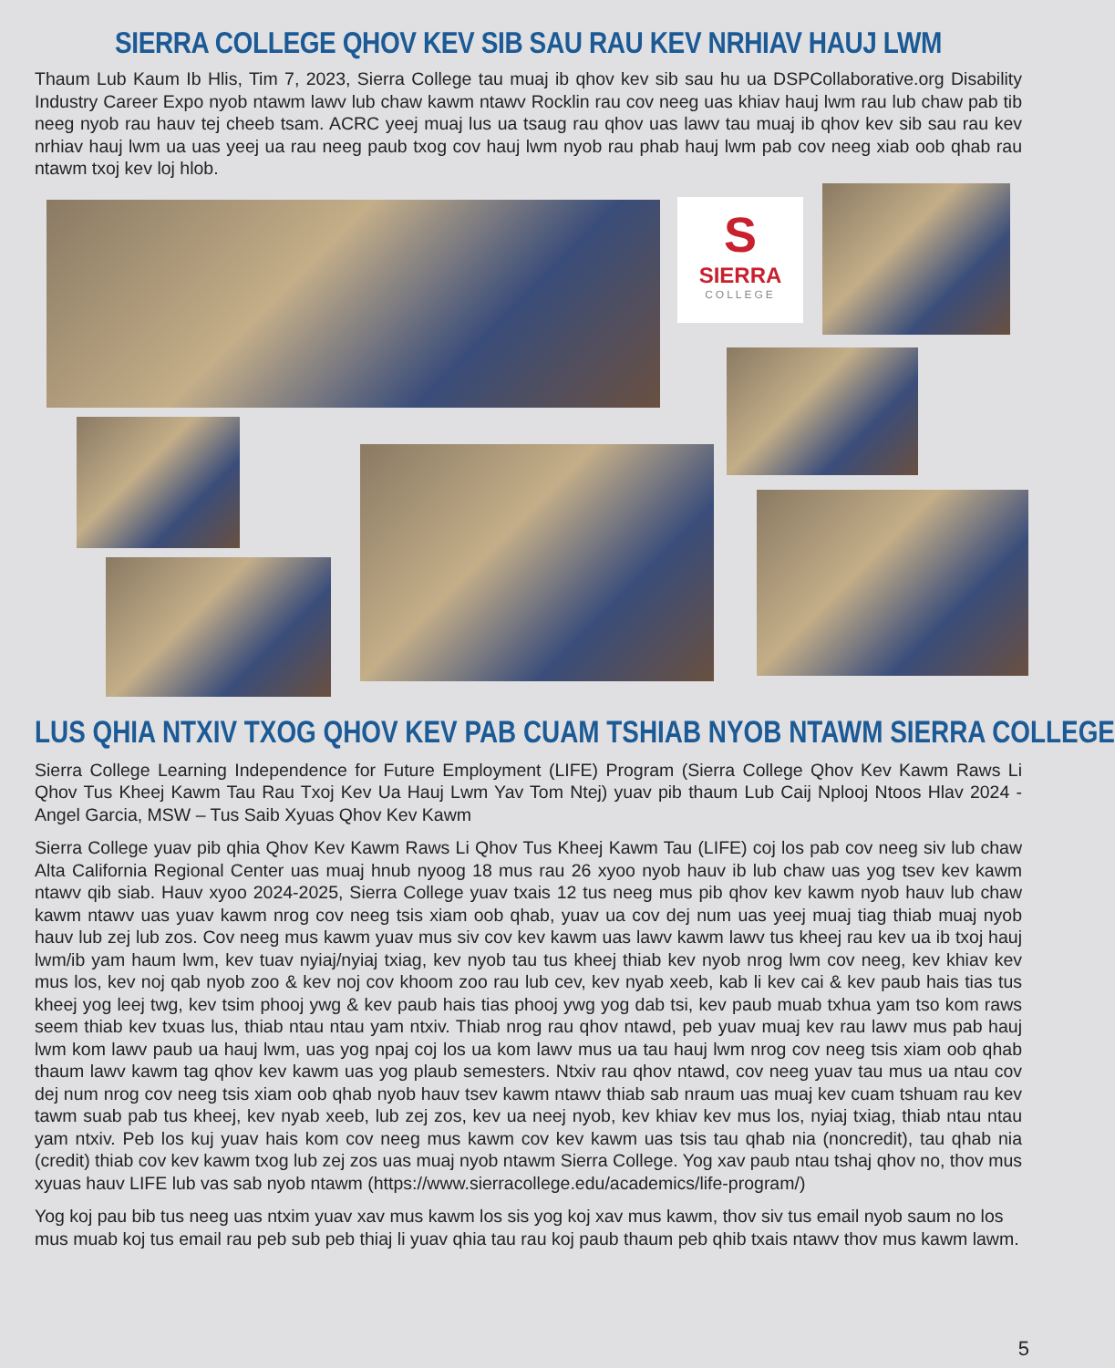SIERRA COLLEGE QHOV KEV SIB SAU RAU KEV NRHIAV HAUJ LWM
Thaum Lub Kaum Ib Hlis, Tim 7, 2023, Sierra College tau muaj ib qhov kev sib sau hu ua DSPCollaborative.org Disability Industry Career Expo nyob ntawm lawv lub chaw kawm ntawv Rocklin rau cov neeg uas khiav hauj lwm rau lub chaw pab tib neeg nyob rau hauv tej cheeb tsam. ACRC yeej muaj lus ua tsaug rau qhov uas lawv tau muaj ib qhov kev sib sau rau kev nrhiav hauj lwm ua uas yeej ua rau neeg paub txog cov hauj lwm nyob rau phab hauj lwm pab cov neeg xiab oob qhab rau ntawm txoj kev loj hlob.
S
SIERRA
COLLEGE
LUS QHIA NTXIV TXOG QHOV KEV PAB CUAM TSHIAB NYOB NTAWM SIERRA COLLEGE
Sierra College Learning Independence for Future Employment (LIFE) Program (Sierra College Qhov Kev Kawm Raws Li Qhov Tus Kheej Kawm Tau Rau Txoj Kev Ua Hauj Lwm Yav Tom Ntej) yuav pib thaum Lub Caij Nplooj Ntoos Hlav 2024 - Angel Garcia, MSW – Tus Saib Xyuas Qhov Kev Kawm
Sierra College yuav pib qhia Qhov Kev Kawm Raws Li Qhov Tus Kheej Kawm Tau (LIFE) coj los pab cov neeg siv lub chaw Alta California Regional Center uas muaj hnub nyoog 18 mus rau 26 xyoo nyob hauv ib lub chaw uas yog tsev kev kawm ntawv qib siab. Hauv xyoo 2024-2025, Sierra College yuav txais 12 tus neeg mus pib qhov kev kawm nyob hauv lub chaw kawm ntawv uas yuav kawm nrog cov neeg tsis xiam oob qhab, yuav ua cov dej num uas yeej muaj tiag thiab muaj nyob hauv lub zej lub zos. Cov neeg mus kawm yuav mus siv cov kev kawm uas lawv kawm lawv tus kheej rau kev ua ib txoj hauj lwm/ib yam haum lwm, kev tuav nyiaj/nyiaj txiag, kev nyob tau tus kheej thiab kev nyob nrog lwm cov neeg, kev khiav kev mus los, kev noj qab nyob zoo & kev noj cov khoom zoo rau lub cev, kev nyab xeeb, kab li kev cai & kev paub hais tias tus kheej yog leej twg, kev tsim phooj ywg & kev paub hais tias phooj ywg yog dab tsi, kev paub muab txhua yam tso kom raws seem thiab kev txuas lus, thiab ntau ntau yam ntxiv. Thiab nrog rau qhov ntawd, peb yuav muaj kev rau lawv mus pab hauj lwm kom lawv paub ua hauj lwm, uas yog npaj coj los ua kom lawv mus ua tau hauj lwm nrog cov neeg tsis xiam oob qhab thaum lawv kawm tag qhov kev kawm uas yog plaub semesters. Ntxiv rau qhov ntawd, cov neeg yuav tau mus ua ntau cov dej num nrog cov neeg tsis xiam oob qhab nyob hauv tsev kawm ntawv thiab sab nraum uas muaj kev cuam tshuam rau kev tawm suab pab tus kheej, kev nyab xeeb, lub zej zos, kev ua neej nyob, kev khiav kev mus los, nyiaj txiag, thiab ntau ntau yam ntxiv. Peb los kuj yuav hais kom cov neeg mus kawm cov kev kawm uas tsis tau qhab nia (noncredit), tau qhab nia (credit) thiab cov kev kawm txog lub zej zos uas muaj nyob ntawm Sierra College. Yog xav paub ntau tshaj qhov no, thov mus xyuas hauv LIFE lub vas sab nyob ntawm (https://www.sierracollege.edu/academics/life-program/)
Yog koj pau bib tus neeg uas ntxim yuav xav mus kawm los sis yog koj xav mus kawm, thov siv tus email nyob saum no los mus muab koj tus email rau peb sub peb thiaj li yuav qhia tau rau koj paub thaum peb qhib txais ntawv thov mus kawm lawm.
5